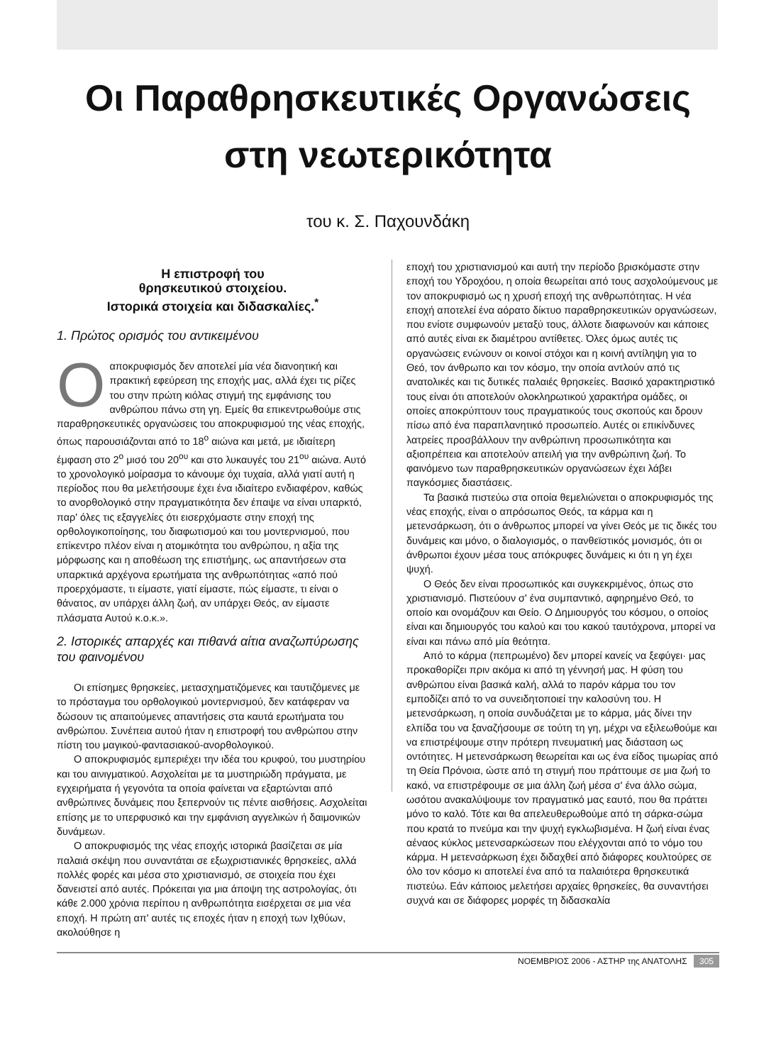Οι Παραθρησκευτικές Οργανώσεις στη νεωτερικότητα
του κ. Σ. Παχουνδάκη
Η επιστροφή του
θρησκευτικού στοιχείου.
Ιστορικά στοιχεία και διδασκαλίες.<sup>*</sup>
1. Πρώτος ορισμός του αντικειμένου
Οαποκρυφισμός δεν αποτελεί μία νέα διανοητική και πρακτική εφεύρεση της εποχής μας, αλλά έχει τις ρίζες του στην πρώτη κιόλας στιγμή της εμφάνισης του ανθρώπου πάνω στη γη. Εμείς θα επικεντρωθούμε στις παραθρησκευτικές οργανώσεις του αποκρυφισμού της νέας εποχής, όπως παρουσιάζονται από το 18<sup>ο</sup> αιώνα και μετά, με ιδιαίτερη έμφαση στο 2<sup>ο</sup> μισό του 20<sup>ου</sup> και στο λυκαυγές του 21<sup>ου</sup> αιώνα. Αυτό το χρονολογικό μοίρασμα το κάνουμε όχι τυχαία, αλλά γιατί αυτή η περίοδος που θα μελετήσουμε έχει ένα ιδιαίτερο ενδιαφέρον, καθώς το ανορθολογικό στην πραγματικότητα δεν έπαψε να είναι υπαρκτό, παρ' όλες τις εξαγγελίες ότι εισερχόμαστε στην εποχή της ορθολογικοποίησης, του διαφωτισμού και του μοντερνισμού, που επίκεντρο πλέον είναι η ατομικότητα του ανθρώπου, η αξία της μόρφωσης και η αποθέωση της επιστήμης, ως απαντήσεων στα υπαρκτικά αρχέγονα ερωτήματα της ανθρωπότητας «από πού προερχόμαστε, τι είμαστε, γιατί είμαστε, πώς είμαστε, τι είναι ο θάνατος, αν υπάρχει άλλη ζωή, αν υπάρχει Θεός, αν είμαστε πλάσματα Αυτού κ.ο.κ.».
2. Ιστορικές απαρχές και πιθανά αίτια αναζωπύρωσης του φαινομένου
Οι επίσημες θρησκείες, μετασχηματιζόμενες και ταυτιζόμενες με το πρόσταγμα του ορθολογικού μοντερνισμού, δεν κατάφεραν να δώσουν τις απαιτούμενες απαντήσεις στα καυτά ερωτήματα του ανθρώπου. Συνέπεια αυτού ήταν η επιστροφή του ανθρώπου στην πίστη του μαγικού-φαντασιακού-ανορθολογικού.
Ο αποκρυφισμός εμπεριέχει την ιδέα του κρυφού, του μυστηρίου και του αινιγματικού. Ασχολείται με τα μυστηριώδη πράγματα, με εγχειρήματα ή γεγονότα τα οποία φαίνεται να εξαρτώνται από ανθρώπινες δυνάμεις που ξεπερνούν τις πέντε αισθήσεις. Ασχολείται επίσης με το υπερφυσικό και την εμφάνιση αγγελικών ή δαιμονικών δυνάμεων.
Ο αποκρυφισμός της νέας εποχής ιστορικά βασίζεται σε μία παλαιά σκέψη που συναντάται σε εξωχριστιανικές θρησκείες, αλλά πολλές φορές και μέσα στο χριστιανισμό, σε στοιχεία που έχει δανειστεί από αυτές. Πρόκειται για μια άποψη της αστρολογίας, ότι κάθε 2.000 χρόνια περίπου η ανθρωπότητα εισέρχεται σε μια νέα εποχή. Η πρώτη απ' αυτές τις εποχές ήταν η εποχή των Ιχθύων, ακολούθησε η
εποχή του χριστιανισμού και αυτή την περίοδο βρισκόμαστε στην εποχή του Υδροχόου, η οποία θεωρείται από τους ασχολούμενους με τον αποκρυφισμό ως η χρυσή εποχή της ανθρωπότητας. Η νέα εποχή αποτελεί ένα αόρατο δίκτυο παραθρησκευτικών οργανώσεων, που ενίοτε συμφωνούν μεταξύ τους, άλλοτε διαφωνούν και κάποιες από αυτές είναι εκ διαμέτρου αντίθετες. Όλες όμως αυτές τις οργανώσεις ενώνουν οι κοινοί στόχοι και η κοινή αντίληψη για το Θεό, τον άνθρωπο και τον κόσμο, την οποία αντλούν από τις ανατολικές και τις δυτικές παλαιές θρησκείες. Βασικό χαρακτηριστικό τους είναι ότι αποτελούν ολοκληρωτικού χαρακτήρα ομάδες, οι οποίες αποκρύπτουν τους πραγματικούς τους σκοπούς και δρουν πίσω από ένα παραπλανητικό προσωπείο. Αυτές οι επικίνδυνες λατρείες προσβάλλουν την ανθρώπινη προσωπικότητα και αξιοπρέπεια και αποτελούν απειλή για την ανθρώπινη ζωή. Το φαινόμενο των παραθρησκευτικών οργανώσεων έχει λάβει παγκόσμιες διαστάσεις.
Τα βασικά πιστεύω στα οποία θεμελιώνεται ο αποκρυφισμός της νέας εποχής, είναι ο απρόσωπος Θεός, τα κάρμα και η μετενσάρκωση, ότι ο άνθρωπος μπορεί να γίνει Θεός με τις δικές του δυνάμεις και μόνο, ο διαλογισμός, ο πανθεϊστικός μονισμός, ότι οι άνθρωποι έχουν μέσα τους απόκρυφες δυνάμεις κι ότι η γη έχει ψυχή.
Ο Θεός δεν είναι προσωπικός και συγκεκριμένος, όπως στο χριστιανισμό. Πιστεύουν σ' ένα συμπαντικό, αφηρημένο Θεό, το οποίο και ονομάζουν και Θείο. Ο Δημιουργός του κόσμου, ο οποίος είναι και δημιουργός του καλού και του κακού ταυτόχρονα, μπορεί να είναι και πάνω από μία θεότητα.
Από το κάρμα (πεπρωμένο) δεν μπορεί κανείς να ξεφύγει· μας προκαθορίζει πριν ακόμα κι από τη γέννησή μας. Η φύση του ανθρώπου είναι βασικά καλή, αλλά το παρόν κάρμα του τον εμποδίζει από το να συνειδητοποιεί την καλοσύνη του. Η μετενσάρκωση, η οποία συνδυάζεται με το κάρμα, μάς δίνει την ελπίδα του να ξαναζήσουμε σε τούτη τη γη, μέχρι να εξιλεωθούμε και να επιστρέψουμε στην πρότερη πνευματική μας διάσταση ως οντότητες. Η μετενσάρκωση θεωρείται και ως ένα είδος τιμωρίας από τη Θεία Πρόνοια, ώστε από τη στιγμή που πράττουμε σε μια ζωή το κακό, να επιστρέφουμε σε μια άλλη ζωή μέσα σ' ένα άλλο σώμα, ωσότου ανακαλύψουμε τον πραγματικό μας εαυτό, που θα πράττει μόνο το καλό. Τότε και θα απελευθερωθούμε από τη σάρκα-σώμα που κρατά το πνεύμα και την ψυχή εγκλωβισμένα. Η ζωή είναι ένας αέναος κύκλος μετενσαρκώσεων που ελέγχονται από το νόμο του κάρμα. Η μετενσάρκωση έχει διδαχθεί από διάφορες κουλτούρες σε όλο τον κόσμο κι αποτελεί ένα από τα παλαιότερα θρησκευτικά πιστεύω. Εάν κάποιος μελετήσει αρχαίες θρησκείες, θα συναντήσει συχνά και σε διάφορες μορφές τη διδασκαλία
ΝΟΕΜΒΡΙΟΣ 2006 - ΑΣΤΗΡ της ΑΝΑΤΟΛΗΣ 305